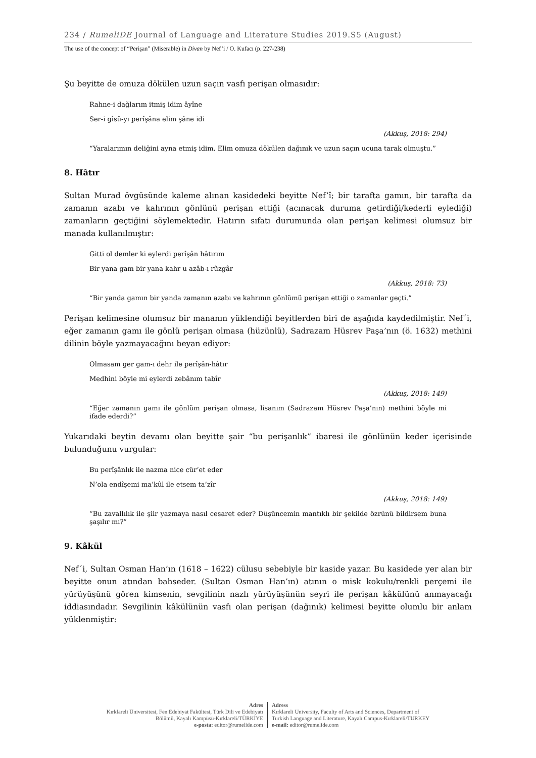234 / RumeliDE Journal of Language and Literature Studies 2019.S5 (August)
The use of the concept of “Perişan” (Miserable) in Divan by Nef’i / O. Kufacı (p. 227-238)
Şu beyitte de omuza dökülen uzun saçın vasfı perişan olmasıdır:
Rahne-i dağlarım itmiş idim âyîne
Ser-i gîsû-yı perîşâna elim şâne idi
(Akkuş, 2018: 294)
“Yaralarımın deliğini ayna etmiş idim. Elim omuza dökülen dağınık ve uzun saçın ucuna tarak olmuştu.”
8. Hâtır
Sultan Murad övgüsünde kaleme alınan kasidedeki beyitte Nef’î; bir tarafta gamın, bir tarafta da zamanın azabı ve kahrının gönlünü perişan ettiği (acınacak duruma getirdiği/kederli eylediği) zamanların geçtiğini söylemektedir. Hatırın sıfatı durumunda olan perişan kelimesi olumsuz bir manada kullanılmıştır:
Gitti ol demler ki eylerdi perîşân hâtırım
Bir yana gam bir yana kahr u azâb-ı rûzgâr
(Akkuş, 2018: 73)
“Bir yanda gamın bir yanda zamanın azabı ve kahrının gönlümü perişan ettiği o zamanlar geçti.”
Perişan kelimesine olumsuz bir mananın yüklendiği beyitlerden biri de aşağıda kaydedilmiştir. Nef´i, eğer zamanın gamı ile gönlü perişan olmasa (hüzünlü), Sadrazam Hüsrev Paşa’nın (ö. 1632) methini dilinin böyle yazmayacağını beyan ediyor:
Olmasam ger gam-ı dehr ile perîşân-hâtır
Medhini böyle mi eylerdi zebânım tabîr
(Akkuş, 2018: 149)
“Eğer zamanın gamı ile gönlüm perişan olmasa, lisanım (Sadrazam Hüsrev Paşa’nın) methini böyle mi ifade ederdi?”
Yukarıdaki beytin devamı olan beyitte şair “bu perişanlık” ibaresi ile gönlünün keder içerisinde bulunduğunu vurgular:
Bu perîşânlık ile nazma nice cür’et eder
N’ola endîşemi ma’kûl ile etsem ta’zîr
(Akkuş, 2018: 149)
“Bu zavallılık ile şiir yazmaya nasıl cesaret eder? Düşüncemin mantıklı bir şekilde özrünü bildirsem buna şaşılır mı?”
9. Kâkül
Nef´i, Sultan Osman Han’ın (1618 – 1622) cülusu sebebiyle bir kaside yazar. Bu kasidede yer alan bir beyitte onun atından bahseder. (Sultan Osman Han’ın) atının o misk kokulu/renkli perçemi ile yürüyüşünü gören kimsenin, sevgilinin nazlı yürüyüşünün seyri ile perişan kâkülünü anmayacağı iddiasındadır. Sevgilinin kâkülünün vasfı olan perişan (dağınık) kelimesi beyitte olumlu bir anlam yüklenmiştir:
Adres
Kırklareli Üniversitesi, Fen Edebiyat Fakültesi, Türk Dili ve Edebiyatı
Bölümü, Kayalı Kampüsü-Kırklareli/TÜRKİYE
e-posta: editor@rumelide.com
Adress
Kırklareli University, Faculty of Arts and Sciences, Department of
Turkish Language and Literature, Kayalı Campus-Kırklareli/TURKEY
e-mail: editor@rumelide.com